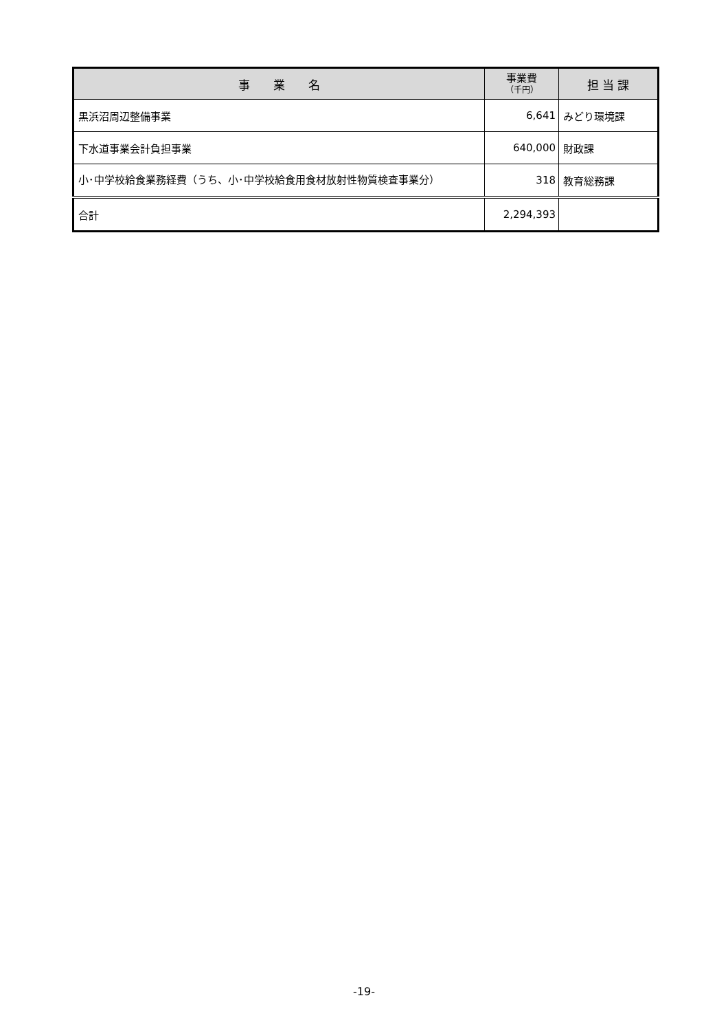| 事 業 名 | 事業費 （千円） | 担 当 課 |
| --- | --- | --- |
| 黒浜沼周辺整備事業 | 6,641 | みどり環境課 |
| 下水道事業会計負担事業 | 640,000 | 財政課 |
| 小･中学校給食業務経費（うち、小･中学校給食用食材放射性物質検査事業分） | 318 | 教育総務課 |
| 合計 | 2,294,393 | |
-19-